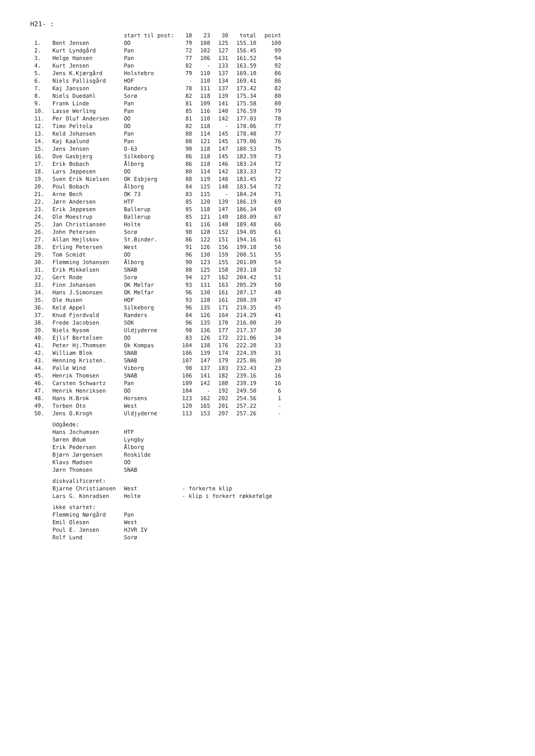H21- :
| | | start til post: | 18 | 23 | 30 | total | point |
| --- | --- | --- | --- | --- | --- | --- | --- |
| 1. | Bent Jensen | OO | 79 | 108 | 125 | 155.10 | 100 |
| 2. | Kurt Lyndgård | Pan | 72 | 102 | 127 | 156.45 | 99 |
| 3. | Helge Hansen | Pan | 77 | 106 | 131 | 161.52 | 94 |
| 4. | Kurt Jensen | Pan | 82 | - | 133 | 163.59 | 92 |
| 5. | Jens K.Kjærgård | Holstebro | 79 | 110 | 137 | 169.10 | 86 |
| 6. | Niels Pallisgård | HOF | - | 110 | 134 | 169.41 | 86 |
| 7. | Kaj Jansson | Randers | 78 | 111 | 137 | 173.42 | 82 |
| 8. | Niels Duedahl | Sorø | 82 | 118 | 139 | 175.34 | 80 |
| 9. | Frank Linde | Pan | 81 | 109 | 141 | 175.58 | 80 |
| 10. | Lasse Werling | Pan | 85 | 116 | 140 | 176.59 | 79 |
| 11. | Per Oluf Andersen | OO | 81 | 110 | 142 | 177.03 | 78 |
| 12. | Timo Peltola | OO | 82 | 118 | - | 178.06 | 77 |
| 13. | Keld Johansen | Pan | 88 | 114 | 145 | 178.48 | 77 |
| 14. | Kaj Kaalund | Pan | 88 | 121 | 145 | 179.06 | 76 |
| 15. | Jens Jensen | O-63 | 90 | 118 | 147 | 180.53 | 75 |
| 16. | Ove Gasbjerg | Silkeborg | 86 | 118 | 145 | 182.59 | 73 |
| 17. | Erik Bobach | Ålborg | 86 | 118 | 146 | 183.24 | 72 |
| 18. | Lars Jeppesen | OO | 80 | 114 | 142 | 183.33 | 72 |
| 19. | Sven Erik Nielsen | OK Esbjerg | 88 | 119 | 148 | 183.45 | 72 |
| 20. | Poul Bobach | Ålborg | 84 | 115 | 148 | 183.54 | 72 |
| 21. | Arne Bech | OK 73 | 83 | 115 | - | 184.24 | 71 |
| 22. | Jørn Andersen | HTF | 85 | 120 | 139 | 186.19 | 69 |
| 23. | Erik Jeppesen | Ballerup | 85 | 118 | 147 | 186.34 | 69 |
| 24. | Ole Moestrup | Ballerup | 85 | 121 | 149 | 188.09 | 67 |
| 25. | Jan Christiansen | Holte | 81 | 116 | 148 | 189.48 | 66 |
| 26. | John Petersen | Sorø | 98 | 128 | 152 | 194.05 | 61 |
| 27. | Allan Hejlskov | St.Binder. | 86 | 122 | 151 | 194.16 | 61 |
| 28. | Erling Petersen | West | 91 | 126 | 156 | 199.18 | 56 |
| 29. | Tom Scmidt | OO | 96 | 130 | 159 | 200.51 | 55 |
| 30. | Flemming Johansen | Ålborg | 90 | 123 | 155 | 201.09 | 54 |
| 31. | Erik Mikkelsen | SNAB | 88 | 125 | 158 | 203.18 | 52 |
| 32. | Gert Rode | Sorø | 94 | 127 | 162 | 204.42 | 51 |
| 33. | Finn Johansen | OK Melfar | 93 | 131 | 163 | 205.29 | 50 |
| 34. | Hans J.Simonsen | OK Melfar | 96 | 130 | 161 | 207.17 | 48 |
| 35. | Ole Husen | HOF | 93 | 128 | 161 | 208.39 | 47 |
| 36. | Keld Appel | Silkeborg | 96 | 135 | 171 | 210.35 | 45 |
| 37. | Knud Fjordvald | Randers | 84 | 126 | 164 | 214.29 | 41 |
| 38. | Frede Jacobsen | SOK | 96 | 135 | 170 | 216.00 | 39 |
| 39. | Niels Nysom | Uldjyderne | 98 | 136 | 177 | 217.37 | 38 |
| 40. | Ejlif Bertelsen | OO | 83 | 126 | 172 | 221.06 | 34 |
| 41. | Peter Hj.Thomsen | Ok Kompas | 104 | 138 | 176 | 222.20 | 33 |
| 42. | William Blok | SNAB | 106 | 139 | 174 | 224.39 | 31 |
| 43. | Henning Kristen. | SNAB | 107 | 147 | 179 | 225.06 | 30 |
| 44. | Palle Wind | Viborg | 98 | 137 | 183 | 232.43 | 23 |
| 45. | Henrik Thomsen | SNAB | 106 | 141 | 182 | 239.16 | 16 |
| 46. | Carsten Schwartz | Pan | 109 | 142 | 180 | 239.19 | 16 |
| 47. | Henrik Henriksen | OO | 104 | - | 192 | 249.50 | 6 |
| 48. | Hans H.Brok | Horsens | 123 | 162 | 202 | 254.56 | 1 |
| 49. | Torben Oto | West | 120 | 165 | 201 | 257.22 | - |
| 50. | Jens O.Krogh | Uldjyderne | 113 | 153 | 207 | 257.26 | - |
| | Udgåede: | | | | | | |
| | Hans Jochumsen | HTF | | | | | |
| | Søren Ødum | Lyngby | | | | | |
| | Erik Pedersen | Ålborg | | | | | |
| | Bjørn Jørgensen | Roskilde | | | | | |
| | Klavs Madsen | OO | | | | | |
| | Jørn Thomsen | SNAB | | | | | |
| | diskvalificeret: | | | | | | |
| | Bjarne Christiansen | West | - forkerte klip | | | | |
| | Lars G. Konradsen | Holte | - klip i forkert rækkefølge | | | | |
| | ikke startet: | | | | | | |
| | Flemming Nørgård | Pan | | | | | |
| | Emil Olesen | West | | | | | |
| | Poul E. Jensen | HJVR IV | | | | | |
| | Rolf Lund | Sorø | | | | | |